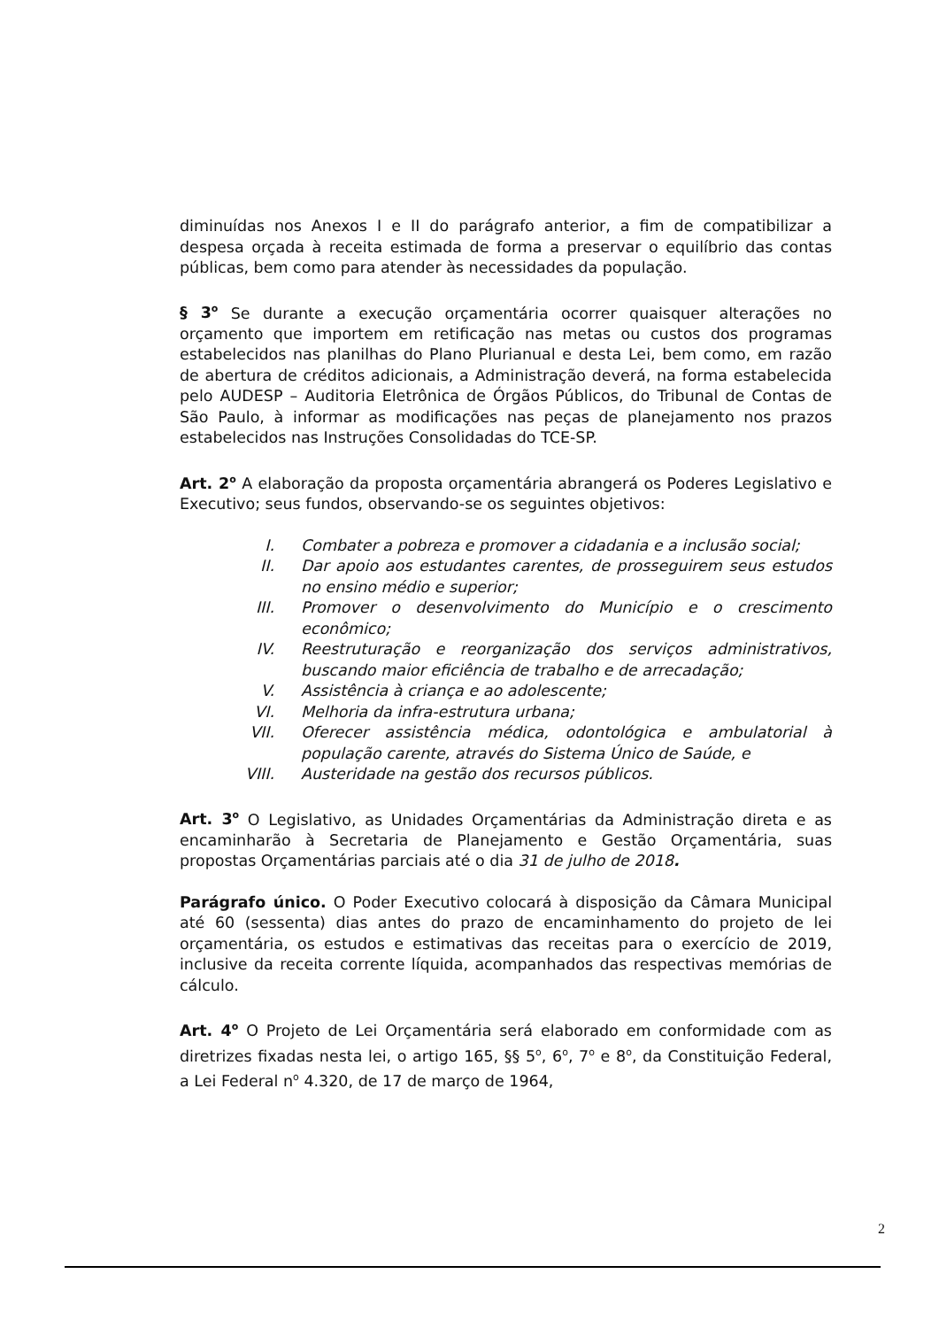diminuídas nos Anexos I e II do parágrafo anterior, a fim de compatibilizar a despesa orçada à receita estimada de forma a preservar o equilíbrio das contas públicas, bem como para atender às necessidades da população.
§ 3<sup>o</sup> Se durante a execução orçamentária ocorrer quaisquer alterações no orçamento que importem em retificação nas metas ou custos dos programas estabelecidos nas planilhas do Plano Plurianual e desta Lei, bem como, em razão de abertura de créditos adicionais, a Administração deverá, na forma estabelecida pelo AUDESP – Auditoria Eletrônica de Órgãos Públicos, do Tribunal de Contas de São Paulo, à informar as modificações nas peças de planejamento nos prazos estabelecidos nas Instruções Consolidadas do TCE-SP.
Art. 2<sup>o</sup> A elaboração da proposta orçamentária abrangerá os Poderes Legislativo e Executivo; seus fundos, observando-se os seguintes objetivos:
I. Combater a pobreza e promover a cidadania e a inclusão social;
II. Dar apoio aos estudantes carentes, de prosseguirem seus estudos no ensino médio e superior;
III. Promover o desenvolvimento do Município e o crescimento econômico;
IV. Reestruturação e reorganização dos serviços administrativos, buscando maior eficiência de trabalho e de arrecadação;
V. Assistência à criança e ao adolescente;
VI. Melhoria da infra-estrutura urbana;
VII. Oferecer assistência médica, odontológica e ambulatorial à população carente, através do Sistema Único de Saúde, e
VIII. Austeridade na gestão dos recursos públicos.
Art. 3<sup>o</sup> O Legislativo, as Unidades Orçamentárias da Administração direta e as encaminharão à Secretaria de Planejamento e Gestão Orçamentária, suas propostas Orçamentárias parciais até o dia 31 de julho de 2018.
Parágrafo único. O Poder Executivo colocará à disposição da Câmara Municipal até 60 (sessenta) dias antes do prazo de encaminhamento do projeto de lei orçamentária, os estudos e estimativas das receitas para o exercício de 2019, inclusive da receita corrente líquida, acompanhados das respectivas memórias de cálculo.
Art. 4<sup>o</sup> O Projeto de Lei Orçamentária será elaborado em conformidade com as diretrizes fixadas nesta lei, o artigo 165, §§ 5<sup>o</sup>, 6<sup>o</sup>, 7<sup>o</sup> e 8<sup>o</sup>, da Constituição Federal, a Lei Federal n<sup>o</sup> 4.320, de 17 de março de 1964,
2